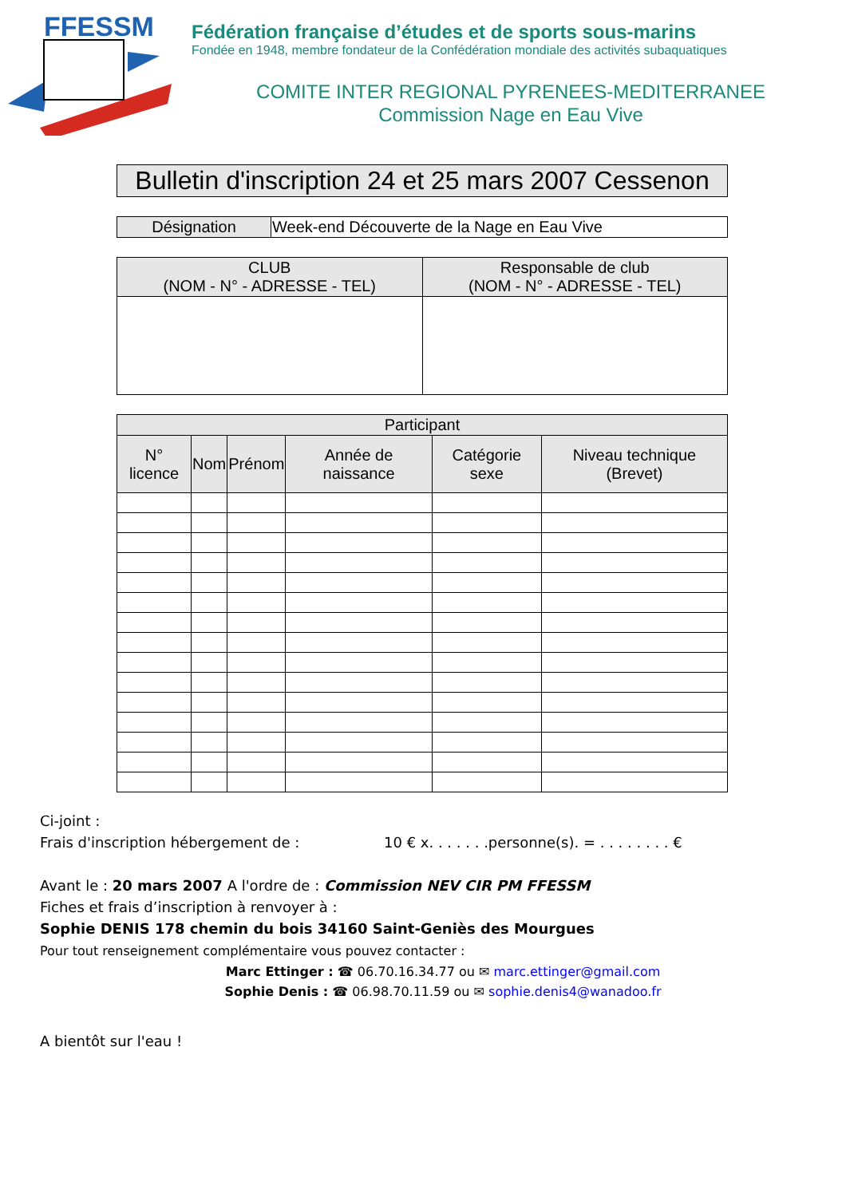FFESSM
Fédération française d’études et de sports sous-marins
Fondée en 1948, membre fondateur de la Confédération mondiale des activités subaquatiques
COMITE INTER REGIONAL PYRENEES-MEDITERRANEE
Commission Nage en Eau Vive
Bulletin d'inscription 24 et 25 mars 2007 Cessenon
| Désignation | Week-end Découverte de la Nage en Eau Vive |
| CLUB (NOM - N° - ADRESSE - TEL) | Responsable de club (NOM - N° - ADRESSE - TEL) |
| --- | --- |
| Participant | | | | | |
| --- | --- | --- | --- | --- | --- |
| N° licence | Nom | Prénom | Année de naissance | Catégorie sexe | Niveau technique (Brevet) |
Ci-joint :
Frais d'inscription hébergement de : 10 € x. . . . . . .personne(s). = . . . . . . . . €
Avant le : 20 mars 2007 A l'ordre de : Commission NEV CIR PM FFESSM
Fiches et frais d’inscription à renvoyer à :
Sophie DENIS 178 chemin du bois 34160 Saint-Geniès des Mourgues
Pour tout renseignement complémentaire vous pouvez contacter :
Marc Ettinger : ☎ 06.70.16.34.77 ou ✉ marc.ettinger@gmail.com
Sophie Denis : ☎ 06.98.70.11.59 ou ✉ sophie.denis4@wanadoo.fr
A bientôt sur l'eau !